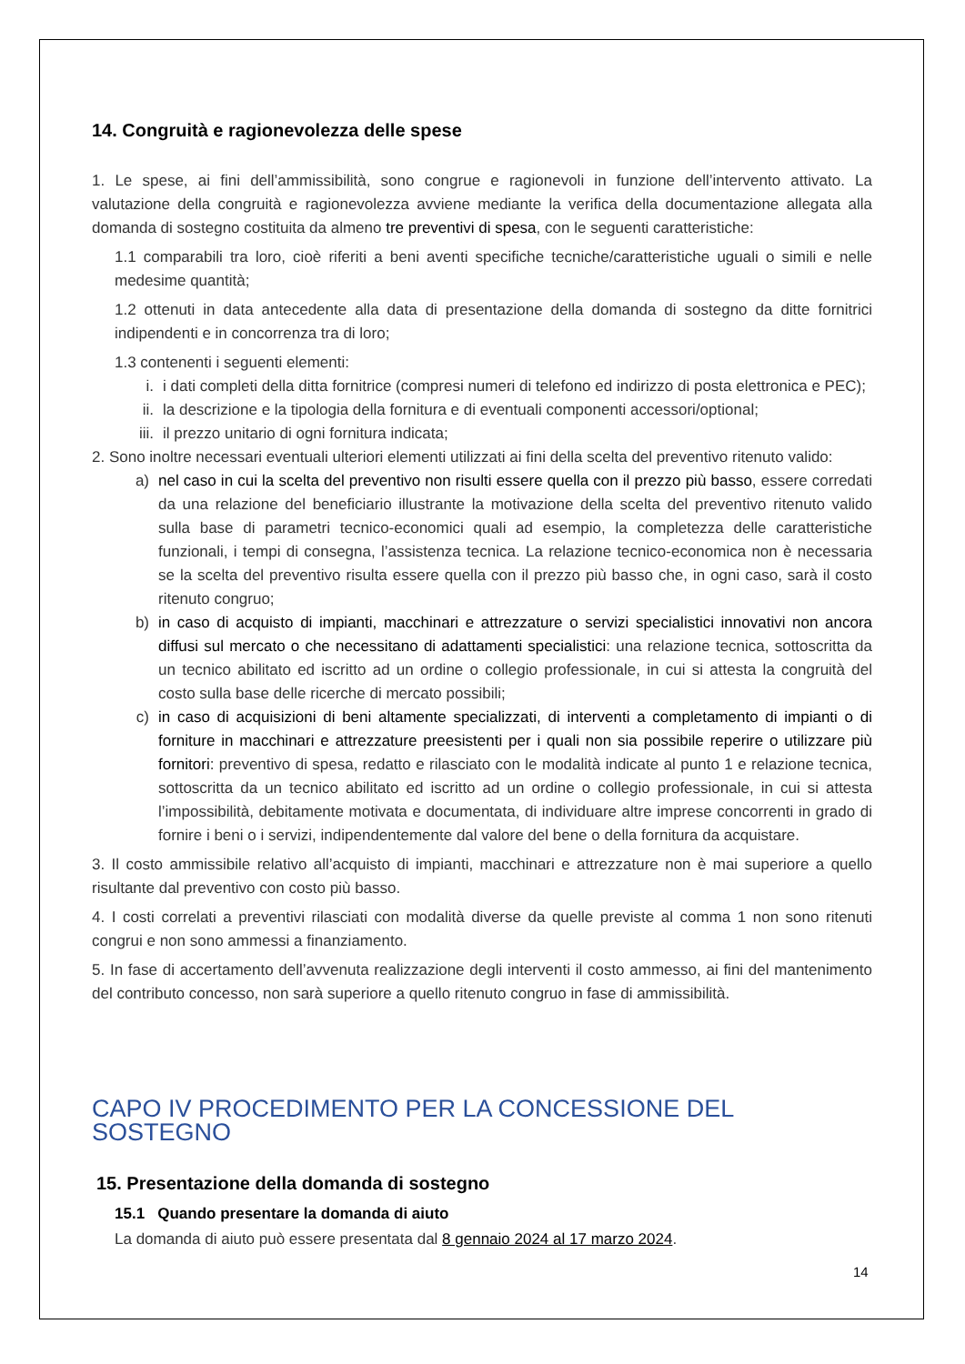14. Congruità e ragionevolezza delle spese
1. Le spese, ai fini dell’ammissibilità, sono congrue e ragionevoli in funzione dell’intervento attivato. La valutazione della congruità e ragionevolezza avviene mediante la verifica della documentazione allegata alla domanda di sostegno costituita da almeno tre preventivi di spesa, con le seguenti caratteristiche:
1.1 comparabili tra loro, cioè riferiti a beni aventi specifiche tecniche/caratteristiche uguali o simili e nelle medesime quantità;
1.2 ottenuti in data antecedente alla data di presentazione della domanda di sostegno da ditte fornitrici indipendenti e in concorrenza tra di loro;
1.3 contenenti i seguenti elementi:
i. i dati completi della ditta fornitrice (compresi numeri di telefono ed indirizzo di posta elettronica e PEC);
ii. la descrizione e la tipologia della fornitura e di eventuali componenti accessori/optional;
iii.
il prezzo unitario di ogni fornitura indicata;
2. Sono inoltre necessari eventuali ulteriori elementi utilizzati ai fini della scelta del preventivo ritenuto valido:
a) nel caso in cui la scelta del preventivo non risulti essere quella con il prezzo più basso, essere corredati da una relazione del beneficiario illustrante la motivazione della scelta del preventivo ritenuto valido sulla base di parametri tecnico-economici quali ad esempio, la completezza delle caratteristiche funzionali, i tempi di consegna, l’assistenza tecnica. La relazione tecnico-economica non è necessaria se la scelta del preventivo risulta essere quella con il prezzo più basso che, in ogni caso, sarà il costo ritenuto congruo;
b) in caso di acquisto di impianti, macchinari e attrezzature o servizi specialistici innovativi non ancora diffusi sul mercato o che necessitano di adattamenti specialistici: una relazione tecnica, sottoscritta da un tecnico abilitato ed iscritto ad un ordine o collegio professionale, in cui si attesta la congruità del costo sulla base delle ricerche di mercato possibili;
c) in caso di acquisizioni di beni altamente specializzati, di interventi a completamento di impianti o di forniture in macchinari e attrezzature preesistenti per i quali non sia possibile reperire o utilizzare più fornitori: preventivo di spesa, redatto e rilasciato con le modalità indicate al punto 1 e relazione tecnica, sottoscritta da un tecnico abilitato ed iscritto ad un ordine o collegio professionale, in cui si attesta l’impossibilità, debitamente motivata e documentata, di individuare altre imprese concorrenti in grado di fornire i beni o i servizi, indipendentemente dal valore del bene o della fornitura da acquistare.
3. Il costo ammissibile relativo all’acquisto di impianti, macchinari e attrezzature non è mai superiore a quello risultante dal preventivo con costo più basso.
4. I costi correlati a preventivi rilasciati con modalità diverse da quelle previste al comma 1 non sono ritenuti congrui e non sono ammessi a finanziamento.
5. In fase di accertamento dell’avvenuta realizzazione degli interventi il costo ammesso, ai fini del mantenimento del contributo concesso, non sarà superiore a quello ritenuto congruo in fase di ammissibilità.
CAPO IV PROCEDIMENTO PER LA CONCESSIONE DEL SOSTEGNO
15. Presentazione della domanda di sostegno
15.1 Quando presentare la domanda di aiuto
La domanda di aiuto può essere presentata dal 8 gennaio 2024 al 17 marzo 2024.
14